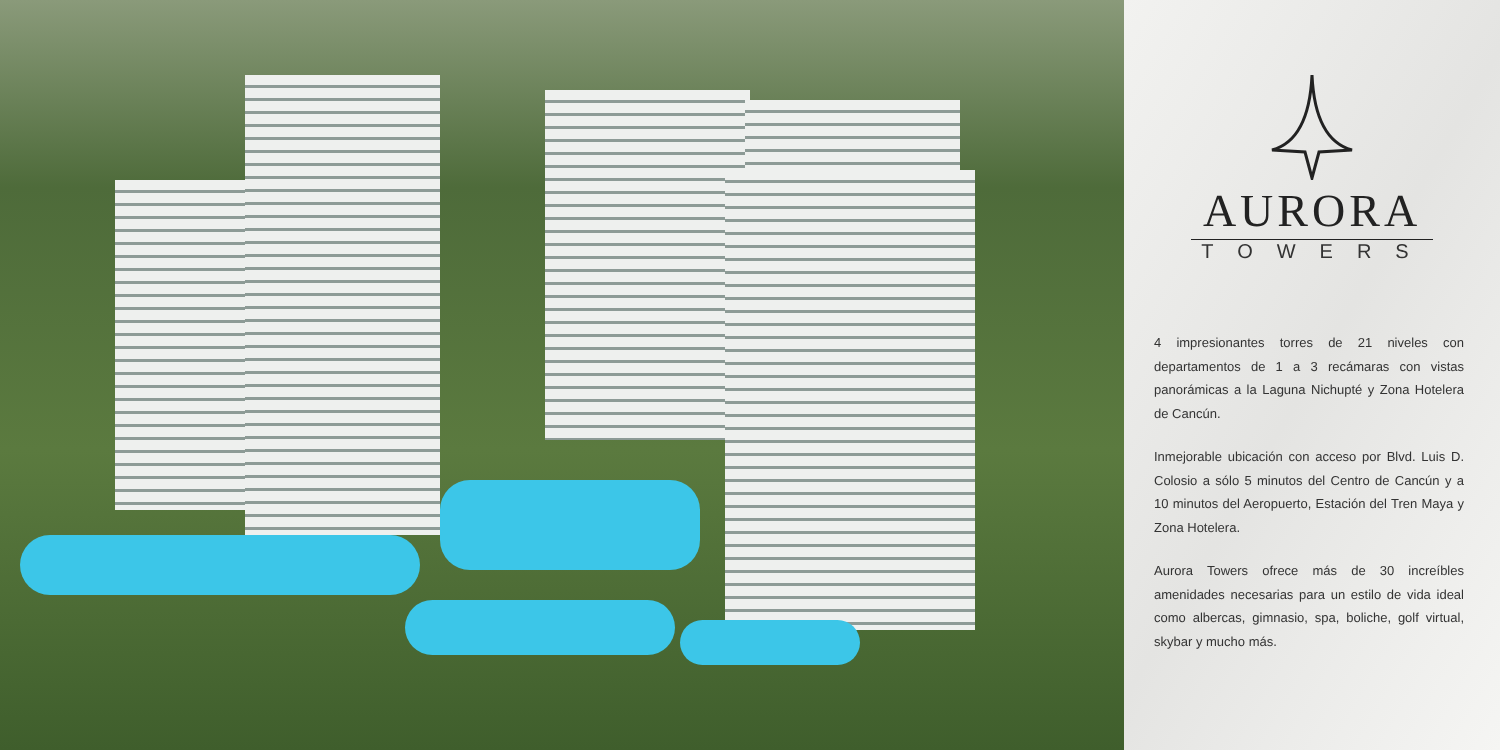AURORA
TOWERS
4 impresionantes torres de 21 niveles con departamentos de 1 a 3 recámaras con vistas panorámicas a la Laguna Nichupté y Zona Hotelera de Cancún.
Inmejorable ubicación con acceso por Blvd. Luis D. Colosio a sólo 5 minutos del Centro de Cancún y a 10 minutos del Aeropuerto, Estación del Tren Maya y Zona Hotelera.
Aurora Towers ofrece más de 30 increíbles amenidades necesarias para un estilo de vida ideal como albercas, gimnasio, spa, boliche, golf virtual, skybar y mucho más.